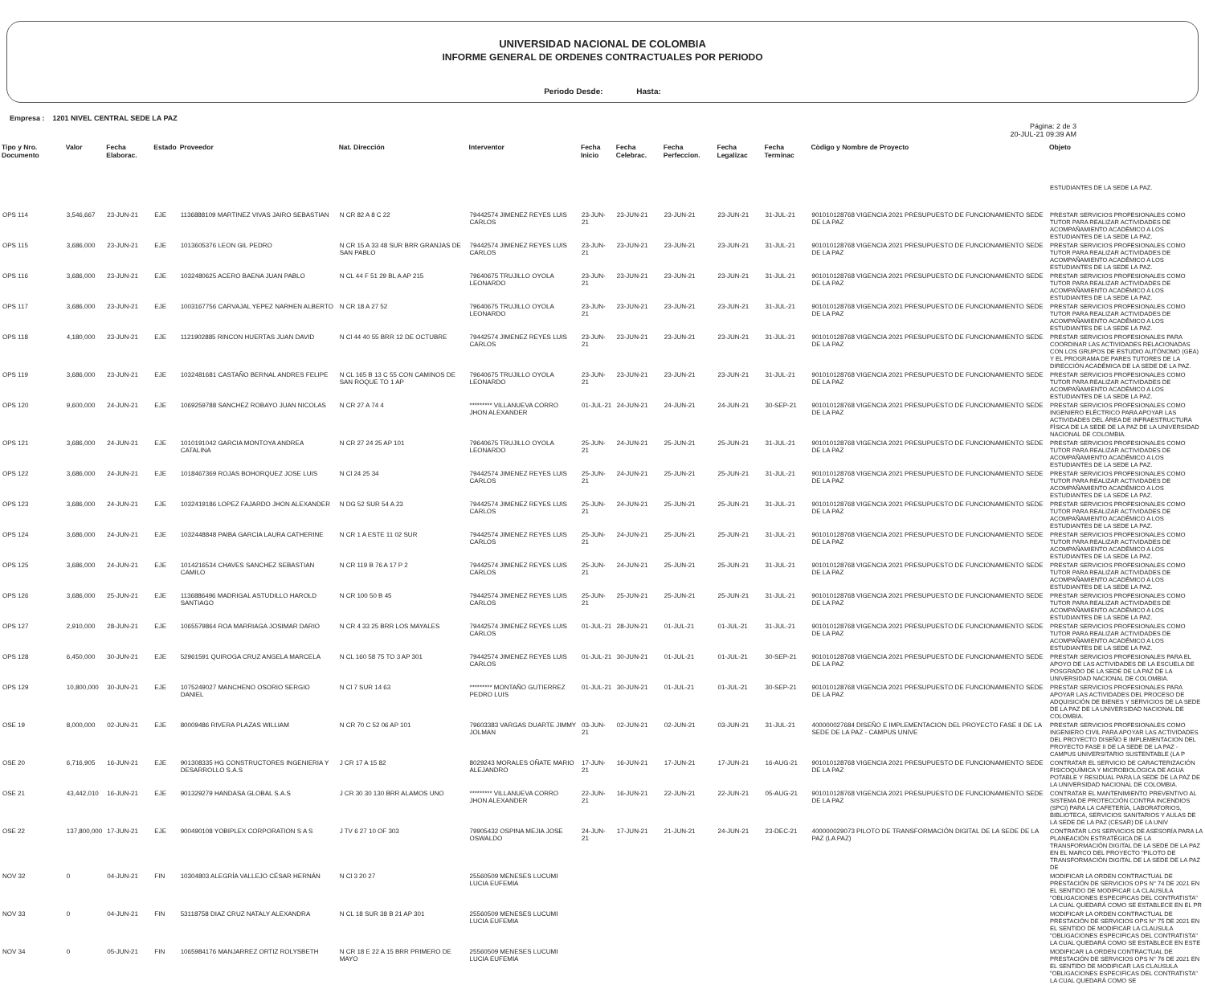UNIVERSIDAD NACIONAL DE COLOMBIA
INFORME GENERAL DE ORDENES CONTRACTUALES POR PERIODO
Periodo Desde: Hasta:
Empresa : 1201 NIVEL CENTRAL SEDE LA PAZ
Página: 2 de 3
20-JUL-21 09:39 AM
| Tipo y Nro. Documento | Valor | Fecha Elaborac. | Estado | Proveedor | Nat. Dirección | Interventor | Fecha Inicio | Fecha Celebrac. | Fecha Perfeccion. | Fecha Legalizac | Fecha Terminac | Còdigo y Nombre de Proyecto | Objeto |
| --- | --- | --- | --- | --- | --- | --- | --- | --- | --- | --- | --- | --- | --- |
| | | | | | | | | | | | | | ESTUDIANTES DE LA SEDE LA PAZ. |
| OPS 114 | 3,546,667 | 23-JUN-21 | EJE | 1136888109 MARTINEZ VIVAS JAIRO SEBASTIAN | N CR 82 A 8 C 22 | 79442574 JIMENEZ REYES LUIS CARLOS | 23-JUN-21 | 23-JUN-21 | 23-JUN-21 | 23-JUN-21 | 31-JUL-21 | 901010128768 VIGENCIA 2021 PRESUPUESTO DE FUNCIONAMIENTO SEDE DE LA PAZ | PRESTAR SERVICIOS PROFESIONALES COMO TUTOR PARA REALIZAR ACTIVIDADES DE ACOMPAÑAMIENTO ACADÉMICO A LOS ESTUDIANTES DE LA SEDE LA PAZ. |
| OPS 115 | 3,686,000 | 23-JUN-21 | EJE | 1013605376 LEON GIL PEDRO | N CR 15 A 33 48 SUR BRR GRANJAS DE SAN PABLO | 79442574 JIMENEZ REYES LUIS CARLOS | 23-JUN-21 | 23-JUN-21 | 23-JUN-21 | 23-JUN-21 | 31-JUL-21 | 901010128768 VIGENCIA 2021 PRESUPUESTO DE FUNCIONAMIENTO SEDE DE LA PAZ | PRESTAR SERVICIOS PROFESIONALES COMO TUTOR PARA REALIZAR ACTIVIDADES DE ACOMPAÑAMIENTO ACADÉMICO A LOS ESTUDIANTES DE LA SEDE LA PAZ. |
| OPS 116 | 3,686,000 | 23-JUN-21 | EJE | 1032480625 ACERO BAENA JUAN PABLO | N CL 44 F 51 29 BL A AP 215 | 79640675 TRUJILLO OYOLA LEONARDO | 23-JUN-21 | 23-JUN-21 | 23-JUN-21 | 23-JUN-21 | 31-JUL-21 | 901010128768 VIGENCIA 2021 PRESUPUESTO DE FUNCIONAMIENTO SEDE DE LA PAZ | PRESTAR SERVICIOS PROFESIONALES COMO TUTOR PARA REALIZAR ACTIVIDADES DE ACOMPAÑAMIENTO ACADÉMICO A LOS ESTUDIANTES DE LA SEDE LA PAZ. |
| OPS 117 | 3,686,000 | 23-JUN-21 | EJE | 1003167756 CARVAJAL YEPEZ NARHEN ALBERTO | N CR 18 A 27 52 | 79640675 TRUJILLO OYOLA LEONARDO | 23-JUN-21 | 23-JUN-21 | 23-JUN-21 | 23-JUN-21 | 31-JUL-21 | 901010128768 VIGENCIA 2021 PRESUPUESTO DE FUNCIONAMIENTO SEDE DE LA PAZ | PRESTAR SERVICIOS PROFESIONALES COMO TUTOR PARA REALIZAR ACTIVIDADES DE ACOMPAÑAMIENTO ACADÉMICO A LOS ESTUDIANTES DE LA SEDE LA PAZ. |
| OPS 118 | 4,180,000 | 23-JUN-21 | EJE | 1121902885 RINCON HUERTAS JUAN DAVID | N Cl 44 40 55 BRR 12 DE OCTUBRE | 79442574 JIMENEZ REYES LUIS CARLOS | 23-JUN-21 | 23-JUN-21 | 23-JUN-21 | 23-JUN-21 | 31-JUL-21 | 901010128768 VIGENCIA 2021 PRESUPUESTO DE FUNCIONAMIENTO SEDE DE LA PAZ | PRESTAR SERVICIOS PROFESIONALES PARA COORDINAR LAS ACTIVIDADES RELACIONADAS CON LOS GRUPOS DE ESTUDIO AUTÓNOMO (GEA) Y EL PROGRAMA DE PARES TUTORES DE LA DIRECCIÓN ACADÉMICA DE LA SEDE DE LA PAZ. |
| OPS 119 | 3,686,000 | 23-JUN-21 | EJE | 1032481681 CASTAÑO BERNAL ANDRES FELIPE | N CL 165 B 13 C 55 CON CAMINOS DE SAN ROQUE TO 1 AP | 79640675 TRUJILLO OYOLA LEONARDO | 23-JUN-21 | 23-JUN-21 | 23-JUN-21 | 23-JUN-21 | 31-JUL-21 | 901010128768 VIGENCIA 2021 PRESUPUESTO DE FUNCIONAMIENTO SEDE DE LA PAZ | PRESTAR SERVICIOS PROFESIONALES COMO TUTOR PARA REALIZAR ACTIVIDADES DE ACOMPAÑAMIENTO ACADÉMICO A LOS ESTUDIANTES DE LA SEDE LA PAZ. |
| OPS 120 | 9,600,000 | 24-JUN-21 | EJE | 1069259788 SANCHEZ ROBAYO JUAN NICOLAS | N CR 27 A 74 4 | ********* VILLANUEVA CORRO JHON ALEXANDER | 01-JUL-21 | 24-JUN-21 | 24-JUN-21 | 24-JUN-21 | 30-SEP-21 | 901010128768 VIGENCIA 2021 PRESUPUESTO DE FUNCIONAMIENTO SEDE DE LA PAZ | PRESTAR SERVICIOS PROFESIONALES COMO INGENIERO ELÉCTRICO PARA APOYAR LAS ACTIVIDADES DEL ÁREA DE INFRAESTRUCTURA FÍSICA DE LA SEDE DE LA PAZ DE LA UNIVERSIDAD NACIONAL DE COLOMBIA. |
| OPS 121 | 3,686,000 | 24-JUN-21 | EJE | 1010191042 GARCIA MONTOYA ANDREA CATALINA | N CR 27 24 25 AP 101 | 79640675 TRUJILLO OYOLA LEONARDO | 25-JUN-21 | 24-JUN-21 | 25-JUN-21 | 25-JUN-21 | 31-JUL-21 | 901010128768 VIGENCIA 2021 PRESUPUESTO DE FUNCIONAMIENTO SEDE DE LA PAZ | PRESTAR SERVICIOS PROFESIONALES COMO TUTOR PARA REALIZAR ACTIVIDADES DE ACOMPAÑAMIENTO ACADÉMICO A LOS ESTUDIANTES DE LA SEDE LA PAZ. |
| OPS 122 | 3,686,000 | 24-JUN-21 | EJE | 1018467369 ROJAS BOHORQUEZ JOSE LUIS | N Cl 24 25 34 | 79442574 JIMENEZ REYES LUIS CARLOS | 25-JUN-21 | 24-JUN-21 | 25-JUN-21 | 25-JUN-21 | 31-JUL-21 | 901010128768 VIGENCIA 2021 PRESUPUESTO DE FUNCIONAMIENTO SEDE DE LA PAZ | PRESTAR SERVICIOS PROFESIONALES COMO TUTOR PARA REALIZAR ACTIVIDADES DE ACOMPAÑAMIENTO ACADÉMICO A LOS ESTUDIANTES DE LA SEDE LA PAZ. |
| OPS 123 | 3,686,000 | 24-JUN-21 | EJE | 1032419186 LOPEZ FAJARDO JHON ALEXANDER | N DG 52 SUR 54 A 23 | 79442574 JIMENEZ REYES LUIS CARLOS | 25-JUN-21 | 24-JUN-21 | 25-JUN-21 | 25-JUN-21 | 31-JUL-21 | 901010128768 VIGENCIA 2021 PRESUPUESTO DE FUNCIONAMIENTO SEDE DE LA PAZ | PRESTAR SERVICIOS PROFESIONALES COMO TUTOR PARA REALIZAR ACTIVIDADES DE ACOMPAÑAMIENTO ACADÉMICO A LOS ESTUDIANTES DE LA SEDE LA PAZ. |
| OPS 124 | 3,686,000 | 24-JUN-21 | EJE | 1032448848 PAIBA GARCIA LAURA CATHERINE | N CR 1 A ESTE 11 02 SUR | 79442574 JIMENEZ REYES LUIS CARLOS | 25-JUN-21 | 24-JUN-21 | 25-JUN-21 | 25-JUN-21 | 31-JUL-21 | 901010128768 VIGENCIA 2021 PRESUPUESTO DE FUNCIONAMIENTO SEDE DE LA PAZ | PRESTAR SERVICIOS PROFESIONALES COMO TUTOR PARA REALIZAR ACTIVIDADES DE ACOMPAÑAMIENTO ACADÉMICO A LOS ESTUDIANTES DE LA SEDE LA PAZ. |
| OPS 125 | 3,686,000 | 24-JUN-21 | EJE | 1014216534 CHAVES SANCHEZ SEBASTIAN CAMILO | N CR 119 B 76 A 17 P 2 | 79442574 JIMENEZ REYES LUIS CARLOS | 25-JUN-21 | 24-JUN-21 | 25-JUN-21 | 25-JUN-21 | 31-JUL-21 | 901010128768 VIGENCIA 2021 PRESUPUESTO DE FUNCIONAMIENTO SEDE DE LA PAZ | PRESTAR SERVICIOS PROFESIONALES COMO TUTOR PARA REALIZAR ACTIVIDADES DE ACOMPAÑAMIENTO ACADÉMICO A LOS ESTUDIANTES DE LA SEDE LA PAZ. |
| OPS 126 | 3,686,000 | 25-JUN-21 | EJE | 1136886496 MADRIGAL ASTUDILLO HAROLD SANTIAGO | N CR 100 50 B 45 | 79442574 JIMENEZ REYES LUIS CARLOS | 25-JUN-21 | 25-JUN-21 | 25-JUN-21 | 25-JUN-21 | 31-JUL-21 | 901010128768 VIGENCIA 2021 PRESUPUESTO DE FUNCIONAMIENTO SEDE DE LA PAZ | PRESTAR SERVICIOS PROFESIONALES COMO TUTOR PARA REALIZAR ACTIVIDADES DE ACOMPAÑAMIENTO ACADÉMICO A LOS ESTUDIANTES DE LA SEDE LA PAZ. |
| OPS 127 | 2,910,000 | 28-JUN-21 | EJE | 1065579864 ROA MARRIAGA JOSIMAR DARIO | N CR 4 33 25 BRR LOS MAYALES | 79442574 JIMENEZ REYES LUIS CARLOS | 01-JUL-21 | 28-JUN-21 | 01-JUL-21 | 01-JUL-21 | 31-JUL-21 | 901010128768 VIGENCIA 2021 PRESUPUESTO DE FUNCIONAMIENTO SEDE DE LA PAZ | PRESTAR SERVICIOS PROFESIONALES COMO TUTOR PARA REALIZAR ACTIVIDADES DE ACOMPAÑAMIENTO ACADÉMICO A LOS ESTUDIANTES DE LA SEDE LA PAZ. |
| OPS 128 | 6,450,000 | 30-JUN-21 | EJE | 52961591 QUIROGA CRUZ ANGELA MARCELA | N CL 160 58 75 TO 3 AP 301 | 79442574 JIMENEZ REYES LUIS CARLOS | 01-JUL-21 | 30-JUN-21 | 01-JUL-21 | 01-JUL-21 | 30-SEP-21 | 901010128768 VIGENCIA 2021 PRESUPUESTO DE FUNCIONAMIENTO SEDE DE LA PAZ | PRESTAR SERVICIOS PROFESIONALES PARA EL APOYO DE LAS ACTIVIDADES DE LA ESCUELA DE POSGRADO DE LA SEDE DE LA PAZ DE LA UNIVERSIDAD NACIONAL DE COLOMBIA. |
| OPS 129 | 10,800,000 | 30-JUN-21 | EJE | 1075249027 MANCHENO OSORIO SERGIO DANIEL | N Cl 7 SUR 14 63 | ********* MONTAÑO GUTIERREZ PEDRO LUIS | 01-JUL-21 | 30-JUN-21 | 01-JUL-21 | 01-JUL-21 | 30-SEP-21 | 901010128768 VIGENCIA 2021 PRESUPUESTO DE FUNCIONAMIENTO SEDE DE LA PAZ | PRESTAR SERVICIOS PROFESIONALES PARA APOYAR LAS ACTIVIDADES DEL PROCESO DE ADQUISICIÓN DE BIENES Y SERVICIOS DE LA SEDE DE LA PAZ DE LA UNIVERSIDAD NACIONAL DE COLOMBIA. |
| OSE 19 | 8,000,000 | 02-JUN-21 | EJE | 80009486 RIVERA PLAZAS WILLIAM | N CR 70 C 52 06 AP 101 | 79603383 VARGAS DUARTE JIMMY JOLMAN | 03-JUN-21 | 02-JUN-21 | 02-JUN-21 | 03-JUN-21 | 31-JUL-21 | 400000027684 DISEÑO E IMPLEMENTACION DEL PROYECTO FASE II DE LA SEDE DE LA PAZ - CAMPUS UNIVE | PRESTAR SERVICIOS PROFESIONALES COMO INGENIERO CIVIL PARA APOYAR LAS ACTIVIDADES DEL PROYECTO DISEÑO E IMPLEMENTACION DEL PROYECTO FASE II DE LA SEDE DE LA PAZ - CAMPUS UNIVERSITARIO SUSTENTABLE (LA P |
| OSE 20 | 6,716,905 | 16-JUN-21 | EJE | 901308335 HG CONSTRUCTORES INGENIERIA Y DESARROLLO S.A.S | J CR 17 A 15 82 | 8029243 MORALES OÑATE MARIO ALEJANDRO | 17-JUN-21 | 16-JUN-21 | 17-JUN-21 | 17-JUN-21 | 16-AUG-21 | 901010128768 VIGENCIA 2021 PRESUPUESTO DE FUNCIONAMIENTO SEDE DE LA PAZ | CONTRATAR EL SERVICIO DE CARACTERIZACIÓN FISICOQUÍMICA Y MICROBIOLÓGICA DE AGUA POTABLE Y RESIDUAL PARA LA SEDE DE LA PAZ DE LA UNIVERSIDAD NACIONAL DE COLOMBIA. |
| OSE 21 | 43,442,010 | 16-JUN-21 | EJE | 901329279 HANDASA GLOBAL S.A.S | J CR 30 30 130 BRR ALAMOS UNO | ********* VILLANUEVA CORRO JHON ALEXANDER | 22-JUN-21 | 16-JUN-21 | 22-JUN-21 | 22-JUN-21 | 05-AUG-21 | 901010128768 VIGENCIA 2021 PRESUPUESTO DE FUNCIONAMIENTO SEDE DE LA PAZ | CONTRATAR EL MANTENIMIENTO PREVENTIVO AL SISTEMA DE PROTECCIÓN CONTRA INCENDIOS (SPCI) PARA LA CAFETERÍA, LABORATORIOS, BIBLIOTECA, SERVICIOS SANITARIOS Y AULAS DE LA SEDE DE LA PAZ (CESAR) DE LA UNIV |
| OSE 22 | 137,800,000 | 17-JUN-21 | EJE | 900490108 YOBIPLEX CORPORATION S A S | J TV 6 27 10 OF 303 | 79905432 OSPINA MEJIA JOSE OSWALDO | 24-JUN-21 | 17-JUN-21 | 21-JUN-21 | 24-JUN-21 | 23-DEC-21 | 400000029073 PILOTO DE TRANSFORMACIÓN DIGITAL DE LA SEDE DE LA PAZ (LA PAZ) | CONTRATAR LOS SERVICIOS DE ASESORÍA PARA LA PLANEACIÓN ESTRATÉGICA DE LA TRANSFORMACIÓN DIGITAL DE LA SEDE DE LA PAZ EN EL MARCO DEL PROYECTO "PILOTO DE TRANSFORMACIÓN DIGITAL DE LA SEDE DE LA PAZ DE |
| NOV 32 | 0 | 04-JUN-21 | FIN | 10304803 ALEGRÍA VALLEJO CÉSAR HERNÁN | N Cl 3 20 27 | 25560509 MENESES LUCUMI LUCIA EUFEMIA | | | | | | | MODIFICAR LA ORDEN CONTRACTUAL DE PRESTACIÓN DE SERVICIOS OPS N° 74 DE 2021 EN EL SENTIDO DE MODIFICAR LA CLAUSULA "OBLIGACIONES ESPECIFICAS DEL CONTRATISTA" LA CUAL QUEDARÁ COMO SE ESTABLECE EN EL PR |
| NOV 33 | 0 | 04-JUN-21 | FIN | 53118758 DIAZ CRUZ NATALY ALEXANDRA | N CL 18 SUR 38 B 21 AP 301 | 25560509 MENESES LUCUMI LUCIA EUFEMIA | | | | | | | MODIFICAR LA ORDEN CONTRACTUAL DE PRESTACIÓN DE SERVICIOS OPS N° 75 DE 2021 EN EL SENTIDO DE MODIFICAR LA CLAUSULA "OBLIGACIONES ESPECIFICAS DEL CONTRATISTA" LA CUAL QUEDARÁ COMO SE ESTABLECE EN ESTE |
| NOV 34 | 0 | 05-JUN-21 | FIN | 1065984176 MANJARREZ ORTIZ ROLYSBETH | N CR 18 E 22 A 15 BRR PRIMERO DE MAYO | 25560509 MENESES LUCUMI LUCIA EUFEMIA | | | | | | | MODIFICAR LA ORDEN CONTRACTUAL DE PRESTACIÓN DE SERVICIOS OPS N° 76 DE 2021 EN EL SENTIDO DE MODIFICAR LAS CLAUSULA "OBLIGACIONES ESPECIFICAS DEL CONTRATISTA" LA CUAL QUEDARÁ COMO SE |